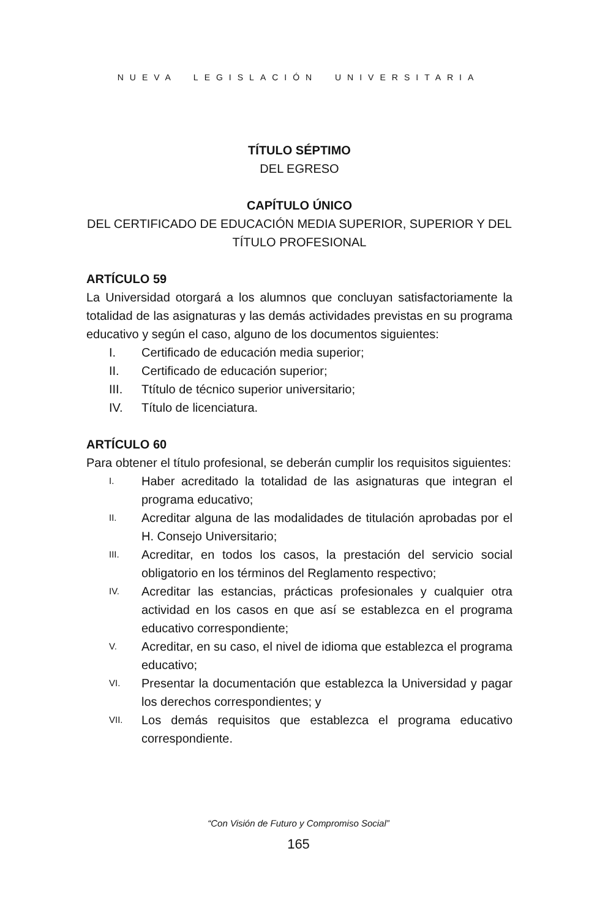NUEVA LEGISLACIÓN UNIVERSITARIA
TÍTULO SÉPTIMO
DEL EGRESO
CAPÍTULO ÚNICO
DEL CERTIFICADO DE EDUCACIÓN MEDIA SUPERIOR, SUPERIOR Y DEL TÍTULO PROFESIONAL
ARTÍCULO 59
La Universidad otorgará a los alumnos que concluyan satisfactoriamente la totalidad de las asignaturas y las demás actividades previstas en su programa educativo y según el caso, alguno de los documentos siguientes:
I. Certificado de educación media superior;
II. Certificado de educación superior;
III. Ttítulo de técnico superior universitario;
IV. Título de licenciatura.
ARTÍCULO 60
Para obtener el título profesional, se deberán cumplir los requisitos siguientes:
I. Haber acreditado la totalidad de las asignaturas que integran el programa educativo;
II. Acreditar alguna de las modalidades de titulación aprobadas por el H. Consejo Universitario;
III. Acreditar, en todos los casos, la prestación del servicio social obligatorio en los términos del Reglamento respectivo;
IV. Acreditar las estancias, prácticas profesionales y cualquier otra actividad en los casos en que así se establezca en el programa educativo correspondiente;
V. Acreditar, en su caso, el nivel de idioma que establezca el programa educativo;
VI. Presentar la documentación que establezca la Universidad y pagar los derechos correspondientes; y
VII. Los demás requisitos que establezca el programa educativo correspondiente.
“Con Visión de Futuro y Compromiso Social”
165